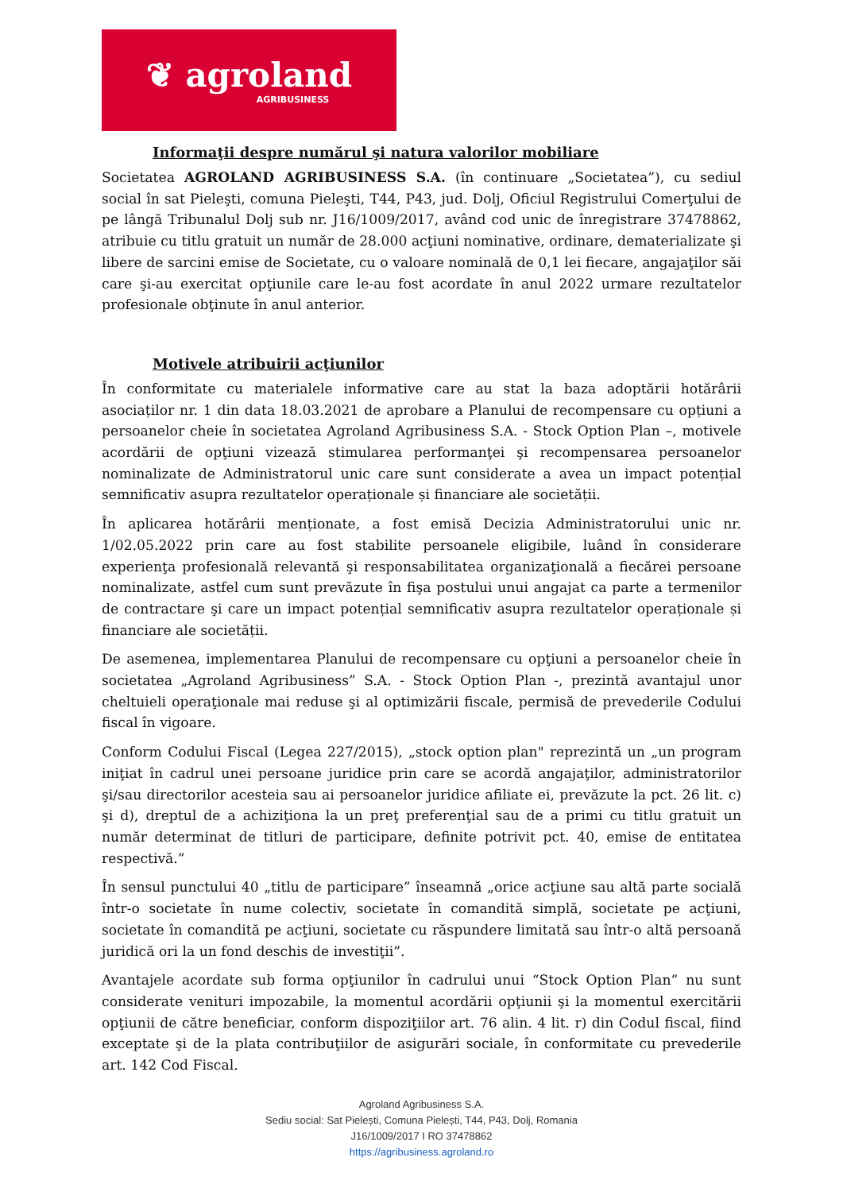❦ agroland
AGRIBUSINESS
Informaţii despre numărul şi natura valorilor mobiliare
Societatea AGROLAND AGRIBUSINESS S.A. (în continuare „Societatea”), cu sediul social în sat Pieleşti, comuna Pieleşti, T44, P43, jud. Dolj, Oficiul Registrului Comerţului de pe lângă Tribunalul Dolj sub nr. J16/1009/2017, având cod unic de înregistrare 37478862, atribuie cu titlu gratuit un număr de 28.000 acţiuni nominative, ordinare, dematerializate şi libere de sarcini emise de Societate, cu o valoare nominală de 0,1 lei fiecare, angajaţilor săi care şi-au exercitat opţiunile care le-au fost acordate în anul 2022 urmare rezultatelor profesionale obţinute în anul anterior.
Motivele atribuirii acţiunilor
În conformitate cu materialele informative care au stat la baza adoptării hotărârii asociaților nr. 1 din data 18.03.2021 de aprobare a Planului de recompensare cu opțiuni a persoanelor cheie în societatea Agroland Agribusiness S.A. - Stock Option Plan –, motivele acordării de opţiuni vizează stimularea performanţei şi recompensarea persoanelor nominalizate de Administratorul unic care sunt considerate a avea un impact potențial semnificativ asupra rezultatelor operaționale și financiare ale societății.
În aplicarea hotărârii menționate, a fost emisă Decizia Administratorului unic nr. 1/02.05.2022 prin care au fost stabilite persoanele eligibile, luând în considerare experienţa profesională relevantă şi responsabilitatea organizaţională a fiecărei persoane nominalizate, astfel cum sunt prevăzute în fişa postului unui angajat ca parte a termenilor de contractare şi care un impact potențial semnificativ asupra rezultatelor operaționale și financiare ale societății.
De asemenea, implementarea Planului de recompensare cu opţiuni a persoanelor cheie în societatea „Agroland Agribusiness” S.A. - Stock Option Plan -, prezintă avantajul unor cheltuieli operaţionale mai reduse şi al optimizării fiscale, permisă de prevederile Codului fiscal în vigoare.
Conform Codului Fiscal (Legea 227/2015), „stock option plan" reprezintă un „un program iniţiat în cadrul unei persoane juridice prin care se acordă angajaţilor, administratorilor şi/sau directorilor acesteia sau ai persoanelor juridice afiliate ei, prevăzute la pct. 26 lit. c) şi d), dreptul de a achiziţiona la un preţ preferenţial sau de a primi cu titlu gratuit un număr determinat de titluri de participare, definite potrivit pct. 40, emise de entitatea respectivă.”
În sensul punctului 40 „titlu de participare” înseamnă „orice acţiune sau altă parte socială într-o societate în nume colectiv, societate în comandită simplă, societate pe acţiuni, societate în comandită pe acţiuni, societate cu răspundere limitată sau într-o altă persoană juridică ori la un fond deschis de investiţii”.
Avantajele acordate sub forma opţiunilor în cadrului unui “Stock Option Plan” nu sunt considerate venituri impozabile, la momentul acordării opţiunii şi la momentul exercitării opţiunii de către beneficiar, conform dispoziţiilor art. 76 alin. 4 lit. r) din Codul fiscal, fiind exceptate şi de la plata contribuţiilor de asigurări sociale, în conformitate cu prevederile art. 142 Cod Fiscal.
Agroland Agribusiness S.A.
Sediu social: Sat Pielești, Comuna Pielești, T44, P43, Dolj, Romania
J16/1009/2017 I RO 37478862
https://agribusiness.agroland.ro